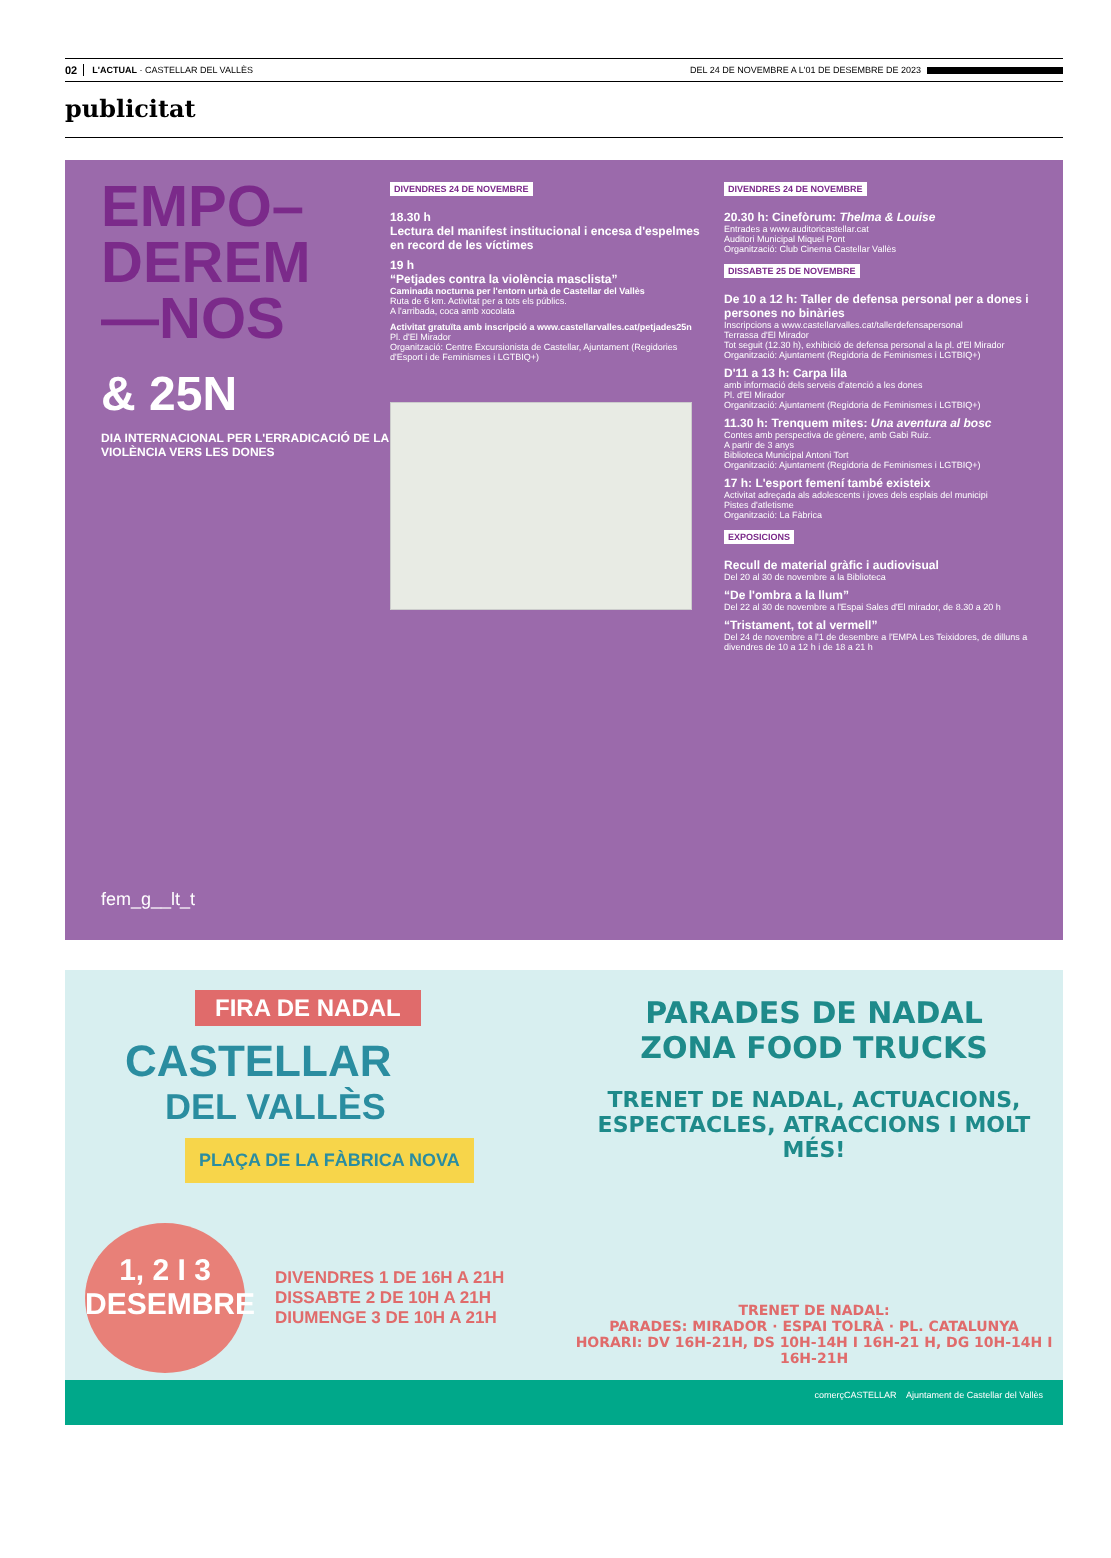02 L'ACTUAL · CASTELLAR DEL VALLÈS DEL 24 DE NOVEMBRE A L'01 DE DESEMBRE DE 2023
publicitat
EMPO–
DEREM
—NOS
& 25N
DIA INTERNACIONAL PER L'ERRADICACIÓ DE LA VIOLÈNCIA VERS LES DONES
fem_g__lt_t
DIVENDRES 24 DE NOVEMBRE
18.30 h
Lectura del manifest institucional i encesa d'espelmes en record de les víctimes
19 h
“Petjades contra la violència masclista”
Caminada nocturna per l'entorn urbà de Castellar del Vallès
Ruta de 6 km. Activitat per a tots els públics.
A l'arribada, coca amb xocolata
Activitat gratuïta amb inscripció a www.castellarvalles.cat/petjades25n
Pl. d'El Mirador
Organització: Centre Excursionista de Castellar, Ajuntament (Regidories d'Esport i de Feminismes i LGTBIQ+)
DIVENDRES 24 DE NOVEMBRE
20.30 h: Cinefòrum: Thelma & Louise
Entrades a www.auditoricastellar.cat
Auditori Municipal Miquel Pont
Organització: Club Cinema Castellar Vallès
DISSABTE 25 DE NOVEMBRE
De 10 a 12 h: Taller de defensa personal per a dones i persones no binàries
Inscripcions a www.castellarvalles.cat/tallerdefensapersonal
Terrassa d'El Mirador
Tot seguit (12.30 h), exhibició de defensa personal a la pl. d'El Mirador
Organització: Ajuntament (Regidoria de Feminismes i LGTBIQ+)
D'11 a 13 h: Carpa lila
amb informació dels serveis d'atenció a les dones
Pl. d'El Mirador
Organització: Ajuntament (Regidoria de Feminismes i LGTBIQ+)
11.30 h: Trenquem mites: Una aventura al bosc
Contes amb perspectiva de gènere, amb Gabi Ruiz.
A partir de 3 anys
Biblioteca Municipal Antoni Tort
Organització: Ajuntament (Regidoria de Feminismes i LGTBIQ+)
17 h: L'esport femení també existeix
Activitat adreçada als adolescents i joves dels esplais del municipi
Pistes d'atletisme
Organització: La Fàbrica
EXPOSICIONS
Recull de material gràfic i audiovisual
Del 20 al 30 de novembre a la Biblioteca
“De l'ombra a la llum”
Del 22 al 30 de novembre a l'Espai Sales d'El mirador, de 8.30 a 20 h
“Tristament, tot al vermell”
Del 24 de novembre a l'1 de desembre a l'EMPA Les Teixidores, de dilluns a divendres de 10 a 12 h i de 18 a 21 h
FIRA DE NADAL
CASTELLAR
DEL VALLÈS
PLAÇA DE LA FÀBRICA NOVA
1, 2 I 3
DESEMBRE
DIVENDRES 1 DE 16H A 21H
DISSABTE 2 DE 10H A 21H
DIUMENGE 3 DE 10H A 21H
PARADES DE NADAL
ZONA FOOD TRUCKS
TRENET DE NADAL, ACTUACIONS,
ESPECTACLES, ATRACCIONS I MOLT MÉS!
TRENET DE NADAL:
PARADES: MIRADOR · ESPAI TOLRÀ · PL. CATALUNYA
HORARI: DV 16H-21H, DS 10H-14H I 16H-21 H, DG 10H-14H I 16H-21H
comerçCASTELLAR Ajuntament de Castellar del Vallès